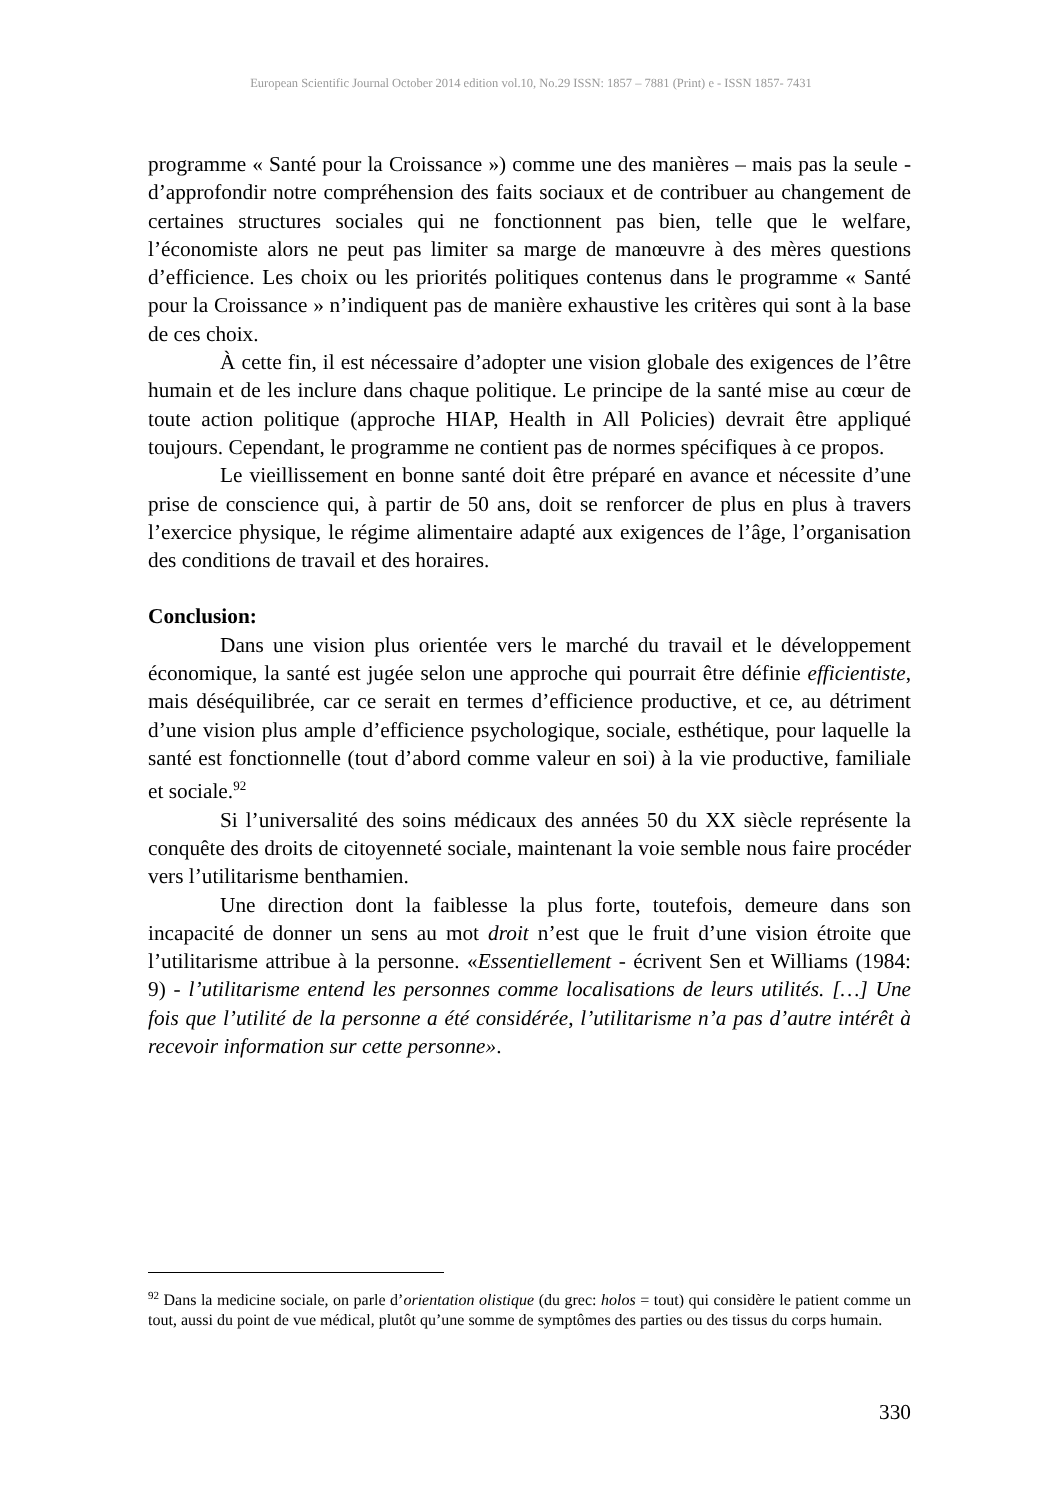European Scientific Journal October 2014 edition vol.10, No.29 ISSN: 1857 – 7881 (Print) e - ISSN 1857- 7431
programme « Santé pour la Croissance ») comme une des manières – mais pas la seule - d’approfondir notre compréhension des faits sociaux et de contribuer au changement de certaines structures sociales qui ne fonctionnent pas bien, telle que le welfare, l’économiste alors ne peut pas limiter sa marge de manœuvre à des mères questions d’efficience. Les choix ou les priorités politiques contenus dans le programme « Santé pour la Croissance » n’indiquent pas de manière exhaustive les critères qui sont à la base de ces choix.
À cette fin, il est nécessaire d’adopter une vision globale des exigences de l’être humain et de les inclure dans chaque politique. Le principe de la santé mise au cœur de toute action politique (approche HIAP, Health in All Policies) devrait être appliqué toujours. Cependant, le programme ne contient pas de normes spécifiques à ce propos.
Le vieillissement en bonne santé doit être préparé en avance et nécessite d’une prise de conscience qui, à partir de 50 ans, doit se renforcer de plus en plus à travers l’exercice physique, le régime alimentaire adapté aux exigences de l’âge, l’organisation des conditions de travail et des horaires.
Conclusion:
Dans une vision plus orientée vers le marché du travail et le développement économique, la santé est jugée selon une approche qui pourrait être définie efficientiste, mais déséquilibrée, car ce serait en termes d’efficience productive, et ce, au détriment d’une vision plus ample d’efficience psychologique, sociale, esthétique, pour laquelle la santé est fonctionnelle (tout d’abord comme valeur en soi) à la vie productive, familiale et sociale.<sup>92</sup>
Si l’universalité des soins médicaux des années 50 du XX siècle représente la conquête des droits de citoyenneté sociale, maintenant la voie semble nous faire procéder vers l’utilitarisme benthamien.
Une direction dont la faiblesse la plus forte, toutefois, demeure dans son incapacité de donner un sens au mot droit n’est que le fruit d’une vision étroite que l’utilitarisme attribue à la personne. «Essentiellement - écrivent Sen et Williams (1984: 9) - l’utilitarisme entend les personnes comme localisations de leurs utilités. […] Une fois que l’utilité de la personne a été considérée, l’utilitarisme n’a pas d’autre intérêt à recevoir information sur cette personne».
<sup>92</sup> Dans la medicine sociale, on parle d’orientation olistique (du grec: holos = tout) qui considère le patient comme un tout, aussi du point de vue médical, plutôt qu’une somme de symptômes des parties ou des tissus du corps humain.
330